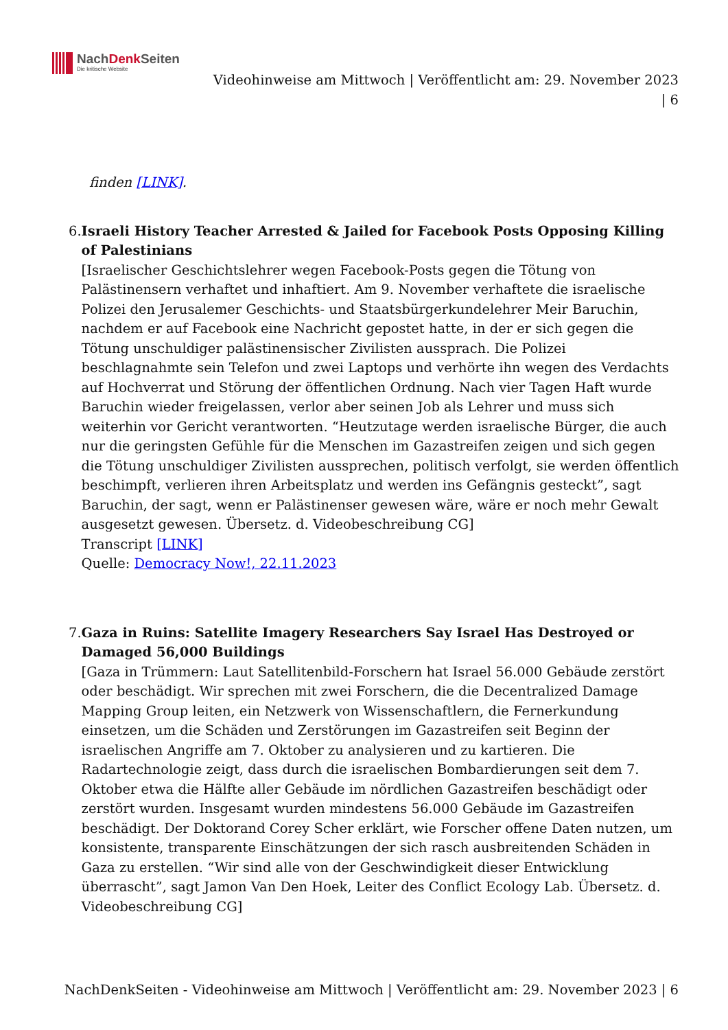NachDenk Seiten
Die kritische Website
Videohinweise am Mittwoch | Veröffentlicht am: 29. November 2023
| 6
finden [LINK].
6. Israeli History Teacher Arrested & Jailed for Facebook Posts Opposing Killing of Palestinians
[Israelischer Geschichtslehrer wegen Facebook-Posts gegen die Tötung von Palästinensern verhaftet und inhaftiert. Am 9. November verhaftete die israelische Polizei den Jerusalemer Geschichts- und Staatsbürgerkundelehrer Meir Baruchin, nachdem er auf Facebook eine Nachricht gepostet hatte, in der er sich gegen die Tötung unschuldiger palästinensischer Zivilisten aussprach. Die Polizei beschlagnahmte sein Telefon und zwei Laptops und verhörte ihn wegen des Verdachts auf Hochverrat und Störung der öffentlichen Ordnung. Nach vier Tagen Haft wurde Baruchin wieder freigelassen, verlor aber seinen Job als Lehrer und muss sich weiterhin vor Gericht verantworten. “Heutzutage werden israelische Bürger, die auch nur die geringsten Gefühle für die Menschen im Gazastreifen zeigen und sich gegen die Tötung unschuldiger Zivilisten aussprechen, politisch verfolgt, sie werden öffentlich beschimpft, verlieren ihren Arbeitsplatz und werden ins Gefängnis gesteckt”, sagt Baruchin, der sagt, wenn er Palästinenser gewesen wäre, wäre er noch mehr Gewalt ausgesetzt gewesen. Übersetz. d. Videobeschreibung CG]
Transcript [LINK]
Quelle: Democracy Now!, 22.11.2023
7. Gaza in Ruins: Satellite Imagery Researchers Say Israel Has Destroyed or Damaged 56,000 Buildings
[Gaza in Trümmern: Laut Satellitenbild-Forschern hat Israel 56.000 Gebäude zerstört oder beschädigt. Wir sprechen mit zwei Forschern, die die Decentralized Damage Mapping Group leiten, ein Netzwerk von Wissenschaftlern, die Fernerkundung einsetzen, um die Schäden und Zerstörungen im Gazastreifen seit Beginn der israelischen Angriffe am 7. Oktober zu analysieren und zu kartieren. Die Radartechnologie zeigt, dass durch die israelischen Bombardierungen seit dem 7. Oktober etwa die Hälfte aller Gebäude im nördlichen Gazastreifen beschädigt oder zerstört wurden. Insgesamt wurden mindestens 56.000 Gebäude im Gazastreifen beschädigt. Der Doktorand Corey Scher erklärt, wie Forscher offene Daten nutzen, um konsistente, transparente Einschätzungen der sich rasch ausbreitenden Schäden in Gaza zu erstellen. “Wir sind alle von der Geschwindigkeit dieser Entwicklung überrascht”, sagt Jamon Van Den Hoek, Leiter des Conflict Ecology Lab. Übersetz. d. Videobeschreibung CG]
NachDenkSeiten - Videohinweise am Mittwoch | Veröffentlicht am: 29. November 2023 | 6